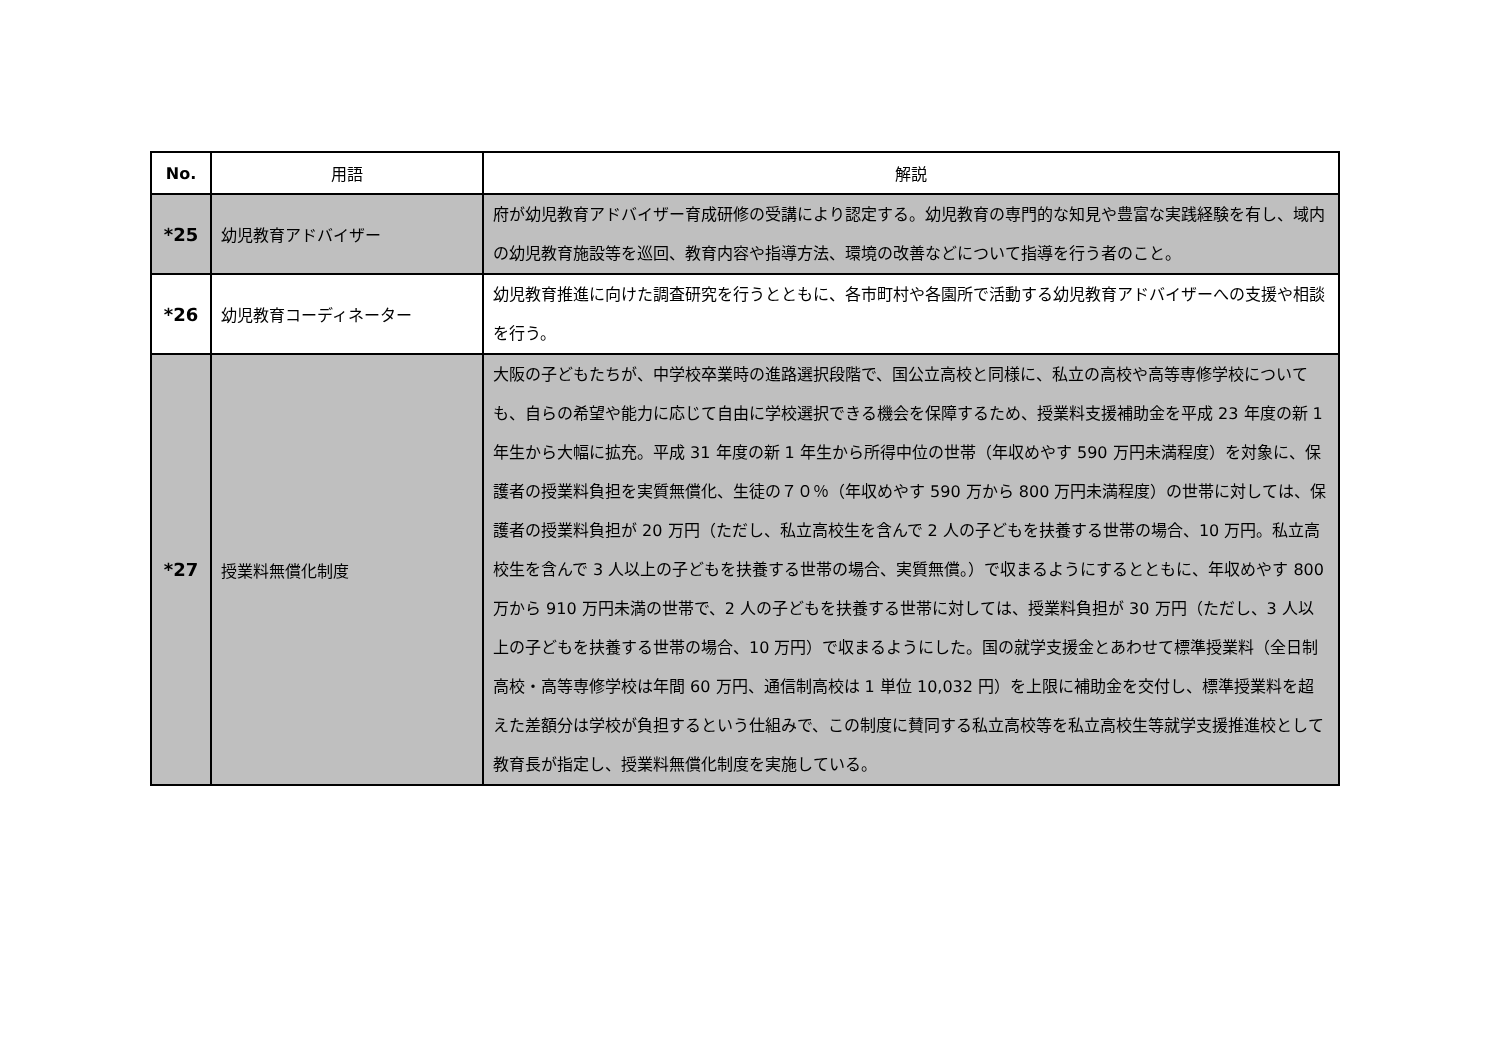| No. | 用語 | 解説 |
| --- | --- | --- |
| *25 | 幼児教育アドバイザー | 府が幼児教育アドバイザー育成研修の受講により認定する。幼児教育の専門的な知見や豊富な実践経験を有し、域内の幼児教育施設等を巡回、教育内容や指導方法、環境の改善などについて指導を行う者のこと。 |
| *26 | 幼児教育コーディネーター | 幼児教育推進に向けた調査研究を行うとともに、各市町村や各園所で活動する幼児教育アドバイザーへの支援や相談を行う。 |
| *27 | 授業料無償化制度 | 大阪の子どもたちが、中学校卒業時の進路選択段階で、国公立高校と同様に、私立の高校や高等専修学校についても、自らの希望や能力に応じて自由に学校選択できる機会を保障するため、授業料支援補助金を平成 23 年度の新 1 年生から大幅に拡充。平成 31 年度の新 1 年生から所得中位の世帯（年収めやす 590 万円未満程度）を対象に、保護者の授業料負担を実質無償化、生徒の７０％（年収めやす 590 万から 800 万円未満程度）の世帯に対しては、保護者の授業料負担が 20 万円（ただし、私立高校生を含んで 2 人の子どもを扶養する世帯の場合、10 万円。私立高校生を含んで 3 人以上の子どもを扶養する世帯の場合、実質無償。）で収まるようにするとともに、年収めやす 800 万から 910 万円未満の世帯で、2 人の子どもを扶養する世帯に対しては、授業料負担が 30 万円（ただし、3 人以上の子どもを扶養する世帯の場合、10 万円）で収まるようにした。国の就学支援金とあわせて標準授業料（全日制高校・高等専修学校は年間 60 万円、通信制高校は 1 単位 10,032 円）を上限に補助金を交付し、標準授業料を超えた差額分は学校が負担するという仕組みで、この制度に賛同する私立高校等を私立高校生等就学支援推進校として教育長が指定し、授業料無償化制度を実施している。 |